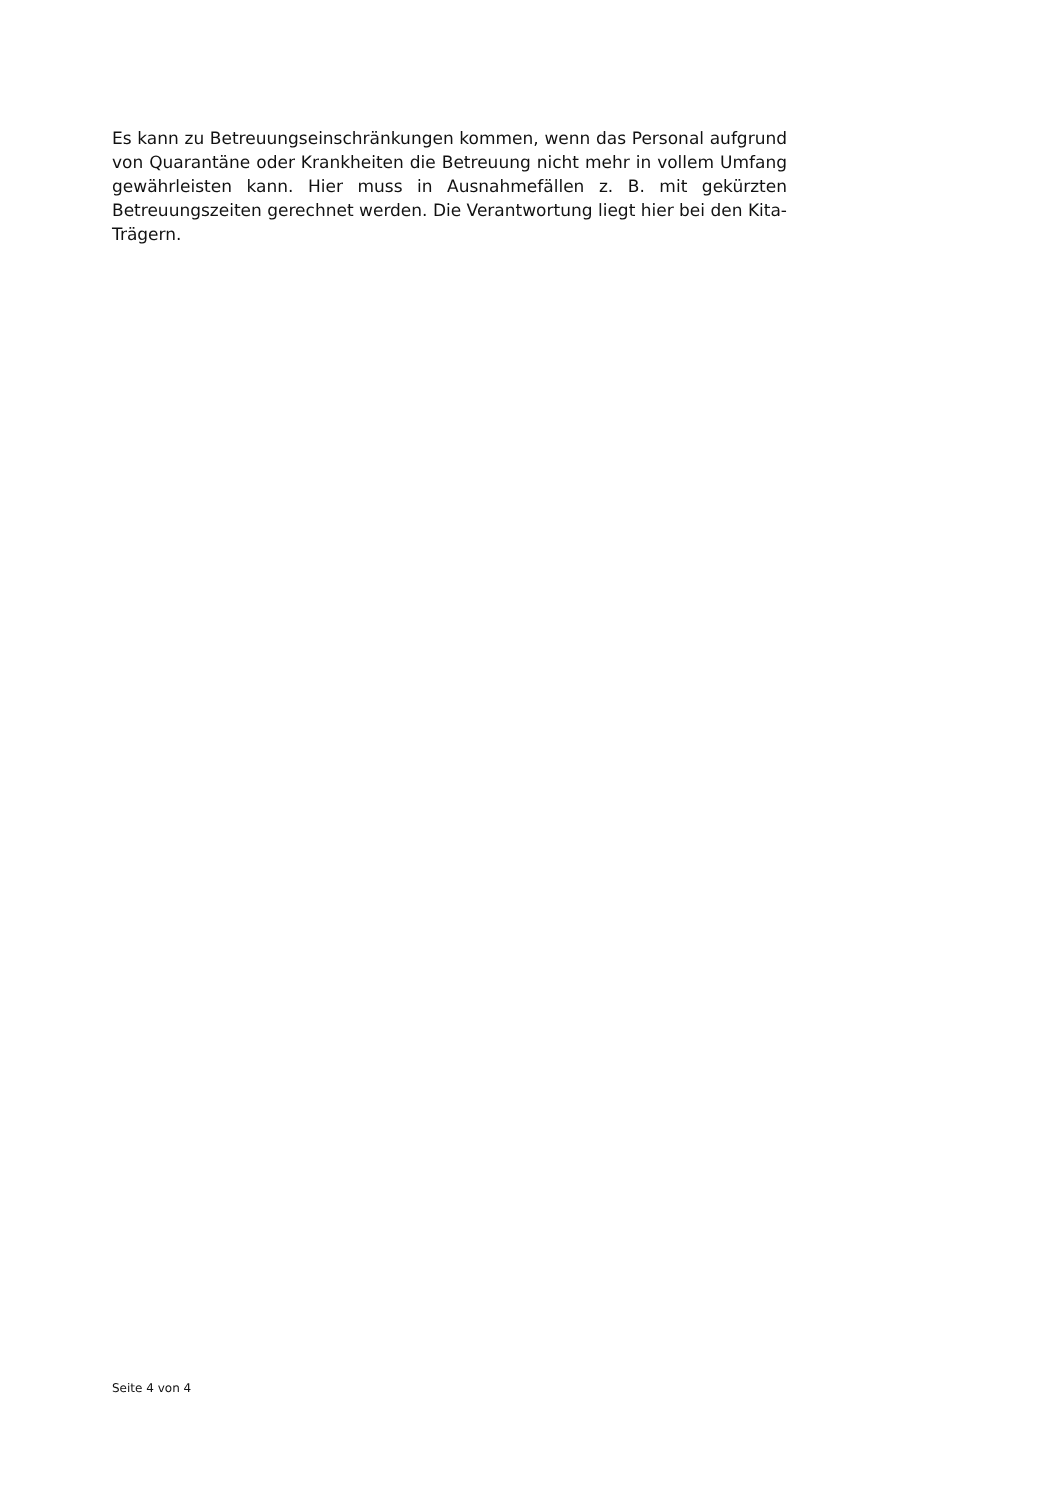Es kann zu Betreuungseinschränkungen kommen, wenn das Personal aufgrund von Quarantäne oder Krankheiten die Betreuung nicht mehr in vollem Umfang gewährleisten kann. Hier muss in Ausnahmefällen z. B. mit gekürzten Betreuungszeiten gerechnet werden. Die Verantwortung liegt hier bei den Kita-Trägern.
Seite 4 von 4